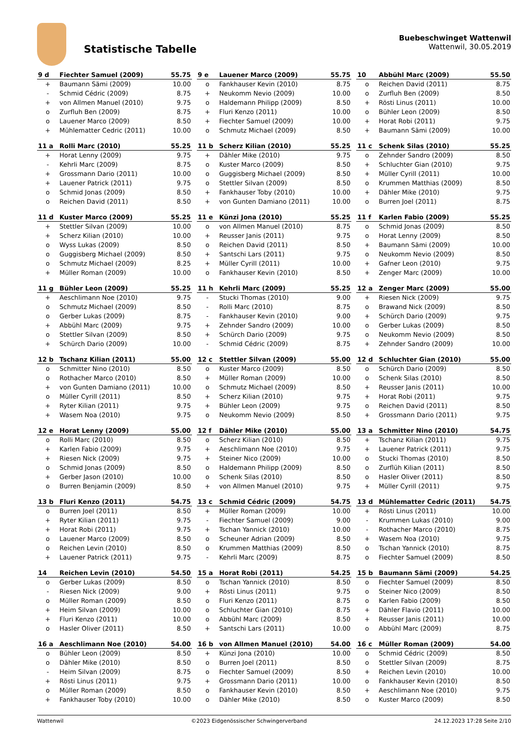Statistische Tabelle
Buebeschwinget Wattenwil
Wattenwil, 30.05.2019
| 9 d | Fiechter Samuel (2009) | 55.75 |
| --- | --- | --- |
| + | Baumann Sämi (2009) | 10.00 |
| - | Schmid Cédric (2009) | 8.75 |
| + | von Allmen Manuel (2010) | 9.75 |
| o | Zurfluh Ben (2009) | 8.75 |
| o | Lauener Marco (2009) | 8.50 |
| + | Mühlematter Cedric (2011) | 10.00 |
| 9 e | Lauener Marco (2009) | 55.75 |
| --- | --- | --- |
| o | Fankhauser Kevin (2010) | 8.75 |
| + | Neukomm Nevio (2009) | 10.00 |
| o | Haldemann Philipp (2009) | 8.50 |
| + | Fluri Kenzo (2011) | 10.00 |
| + | Fiechter Samuel (2009) | 10.00 |
| o | Schmutz Michael (2009) | 8.50 |
| 10 | Abbühl Marc (2009) | 55.50 |
| --- | --- | --- |
| o | Reichen David (2011) | 8.75 |
| o | Zurfluh Ben (2009) | 8.50 |
| + | Rösti Linus (2011) | 10.00 |
| o | Bühler Leon (2009) | 8.50 |
| + | Horat Robi (2011) | 9.75 |
| + | Baumann Sämi (2009) | 10.00 |
| 11 a | Rolli Marc (2010) | 55.25 |
| --- | --- | --- |
| + | Horat Lenny (2009) | 9.75 |
| - | Kehrli Marc (2009) | 8.75 |
| + | Grossmann Dario (2011) | 10.00 |
| + | Lauener Patrick (2011) | 9.75 |
| o | Schmid Jonas (2009) | 8.50 |
| o | Reichen David (2011) | 8.50 |
| 11 b | Scherz Kilian (2010) | 55.25 |
| --- | --- | --- |
| + | Dähler Mike (2010) | 9.75 |
| o | Kuster Marco (2009) | 8.50 |
| o | Guggisberg Michael (2009) | 8.50 |
| o | Stettler Silvan (2009) | 8.50 |
| + | Fankhauser Toby (2010) | 10.00 |
| + | von Gunten Damiano (2011) | 10.00 |
| 11 c | Schenk Silas (2010) | 55.25 |
| --- | --- | --- |
| o | Zehnder Sandro (2009) | 8.50 |
| + | Schluchter Gian (2010) | 9.75 |
| + | Müller Cyrill (2011) | 10.00 |
| o | Krummen Matthias (2009) | 8.50 |
| + | Dähler Mike (2010) | 9.75 |
| o | Burren Joel (2011) | 8.75 |
| 11 d | Kuster Marco (2009) | 55.25 |
| --- | --- | --- |
| + | Stettler Silvan (2009) | 10.00 |
| + | Scherz Kilian (2010) | 10.00 |
| o | Wyss Lukas (2009) | 8.50 |
| o | Guggisberg Michael (2009) | 8.50 |
| o | Schmutz Michael (2009) | 8.25 |
| + | Müller Roman (2009) | 10.00 |
| 11 e | Künzi Jona (2010) | 55.25 |
| --- | --- | --- |
| o | von Allmen Manuel (2010) | 8.75 |
| + | Reusser Janis (2011) | 9.75 |
| o | Reichen David (2011) | 8.50 |
| + | Santschi Lars (2011) | 9.75 |
| + | Müller Cyrill (2011) | 10.00 |
| o | Fankhauser Kevin (2010) | 8.50 |
| 11 f | Karlen Fabio (2009) | 55.25 |
| --- | --- | --- |
| o | Schmid Jonas (2009) | 8.50 |
| o | Horat Lenny (2009) | 8.50 |
| + | Baumann Sämi (2009) | 10.00 |
| o | Neukomm Nevio (2009) | 8.50 |
| + | Gafner Leon (2010) | 9.75 |
| + | Zenger Marc (2009) | 10.00 |
| 11 g | Bühler Leon (2009) | 55.25 |
| --- | --- | --- |
| + | Aeschlimann Noe (2010) | 9.75 |
| o | Schmutz Michael (2009) | 8.50 |
| o | Gerber Lukas (2009) | 8.75 |
| + | Abbühl Marc (2009) | 9.75 |
| o | Stettler Silvan (2009) | 8.50 |
| + | Schürch Dario (2009) | 10.00 |
| 11 h | Kehrli Marc (2009) | 55.25 |
| --- | --- | --- |
| - | Stucki Thomas (2010) | 9.00 |
| - | Rolli Marc (2010) | 8.75 |
| - | Fankhauser Kevin (2010) | 9.00 |
| + | Zehnder Sandro (2009) | 10.00 |
| + | Schürch Dario (2009) | 9.75 |
| - | Schmid Cédric (2009) | 8.75 |
| 12 a | Zenger Marc (2009) | 55.00 |
| --- | --- | --- |
| + | Riesen Nick (2009) | 9.75 |
| o | Brawand Nick (2009) | 8.50 |
| + | Schürch Dario (2009) | 9.75 |
| o | Gerber Lukas (2009) | 8.50 |
| o | Neukomm Nevio (2009) | 8.50 |
| + | Zehnder Sandro (2009) | 10.00 |
| 12 b | Tschanz Kilian (2011) | 55.00 |
| --- | --- | --- |
| o | Schmitter Nino (2010) | 8.50 |
| o | Rothacher Marco (2010) | 8.50 |
| + | von Gunten Damiano (2011) | 10.00 |
| o | Müller Cyrill (2011) | 8.50 |
| + | Ryter Kilian (2011) | 9.75 |
| + | Wasem Noa (2010) | 9.75 |
| 12 c | Stettler Silvan (2009) | 55.00 |
| --- | --- | --- |
| o | Kuster Marco (2009) | 8.50 |
| + | Müller Roman (2009) | 10.00 |
| o | Schmutz Michael (2009) | 8.50 |
| + | Scherz Kilian (2010) | 9.75 |
| + | Bühler Leon (2009) | 9.75 |
| o | Neukomm Nevio (2009) | 8.50 |
| 12 d | Schluchter Gian (2010) | 55.00 |
| --- | --- | --- |
| o | Schürch Dario (2009) | 8.50 |
| o | Schenk Silas (2010) | 8.50 |
| + | Reusser Janis (2011) | 10.00 |
| + | Horat Robi (2011) | 9.75 |
| o | Reichen David (2011) | 8.50 |
| + | Grossmann Dario (2011) | 9.75 |
| 12 e | Horat Lenny (2009) | 55.00 |
| --- | --- | --- |
| o | Rolli Marc (2010) | 8.50 |
| + | Karlen Fabio (2009) | 9.75 |
| + | Riesen Nick (2009) | 9.75 |
| o | Schmid Jonas (2009) | 8.50 |
| + | Gerber Jason (2010) | 10.00 |
| o | Burren Benjamin (2009) | 8.50 |
| 12 f | Dähler Mike (2010) | 55.00 |
| --- | --- | --- |
| o | Scherz Kilian (2010) | 8.50 |
| + | Aeschlimann Noe (2010) | 9.75 |
| + | Steiner Nico (2009) | 10.00 |
| o | Haldemann Philipp (2009) | 8.50 |
| o | Schenk Silas (2010) | 8.50 |
| + | von Allmen Manuel (2010) | 9.75 |
| 13 a | Schmitter Nino (2010) | 54.75 |
| --- | --- | --- |
| + | Tschanz Kilian (2011) | 9.75 |
| + | Lauener Patrick (2011) | 9.75 |
| o | Stucki Thomas (2010) | 8.50 |
| o | Zurflüh Kilian (2011) | 8.50 |
| o | Hasler Oliver (2011) | 8.50 |
| + | Müller Cyrill (2011) | 9.75 |
| 13 b | Fluri Kenzo (2011) | 54.75 |
| --- | --- | --- |
| o | Burren Joel (2011) | 8.50 |
| + | Ryter Kilian (2011) | 9.75 |
| + | Horat Robi (2011) | 9.75 |
| o | Lauener Marco (2009) | 8.50 |
| o | Reichen Levin (2010) | 8.50 |
| + | Lauener Patrick (2011) | 9.75 |
| 13 c | Schmid Cédric (2009) | 54.75 |
| --- | --- | --- |
| + | Müller Roman (2009) | 10.00 |
| - | Fiechter Samuel (2009) | 9.00 |
| + | Tschan Yannick (2010) | 10.00 |
| o | Scheuner Adrian (2009) | 8.50 |
| o | Krummen Matthias (2009) | 8.50 |
| - | Kehrli Marc (2009) | 8.75 |
| 13 d | Mühlematter Cedric (2011) | 54.75 |
| --- | --- | --- |
| + | Rösti Linus (2011) | 10.00 |
| - | Krummen Lukas (2010) | 9.00 |
| - | Rothacher Marco (2010) | 8.75 |
| + | Wasem Noa (2010) | 9.75 |
| o | Tschan Yannick (2010) | 8.75 |
| o | Fiechter Samuel (2009) | 8.50 |
| 14 | Reichen Levin (2010) | 54.50 |
| --- | --- | --- |
| o | Gerber Lukas (2009) | 8.50 |
| - | Riesen Nick (2009) | 9.00 |
| o | Müller Roman (2009) | 8.50 |
| + | Heim Silvan (2009) | 10.00 |
| + | Fluri Kenzo (2011) | 10.00 |
| o | Hasler Oliver (2011) | 8.50 |
| 15 a | Horat Robi (2011) | 54.25 |
| --- | --- | --- |
| o | Tschan Yannick (2010) | 8.50 |
| + | Rösti Linus (2011) | 9.75 |
| o | Fluri Kenzo (2011) | 8.75 |
| o | Schluchter Gian (2010) | 8.75 |
| o | Abbühl Marc (2009) | 8.50 |
| + | Santschi Lars (2011) | 10.00 |
| 15 b | Baumann Sämi (2009) | 54.25 |
| --- | --- | --- |
| o | Fiechter Samuel (2009) | 8.50 |
| o | Steiner Nico (2009) | 8.50 |
| o | Karlen Fabio (2009) | 8.50 |
| + | Dähler Flavio (2011) | 10.00 |
| + | Reusser Janis (2011) | 10.00 |
| o | Abbühl Marc (2009) | 8.75 |
| 16 a | Aeschlimann Noe (2010) | 54.00 |
| --- | --- | --- |
| o | Bühler Leon (2009) | 8.50 |
| o | Dähler Mike (2010) | 8.50 |
| - | Heim Silvan (2009) | 8.75 |
| + | Rösti Linus (2011) | 9.75 |
| o | Müller Roman (2009) | 8.50 |
| + | Fankhauser Toby (2010) | 10.00 |
| 16 b | von Allmen Manuel (2010) | 54.00 |
| --- | --- | --- |
| + | Künzi Jona (2010) | 10.00 |
| o | Burren Joel (2011) | 8.50 |
| o | Fiechter Samuel (2009) | 8.50 |
| + | Grossmann Dario (2011) | 10.00 |
| o | Fankhauser Kevin (2010) | 8.50 |
| o | Dähler Mike (2010) | 8.50 |
| 16 c | Müller Roman (2009) | 54.00 |
| --- | --- | --- |
| o | Schmid Cédric (2009) | 8.50 |
| o | Stettler Silvan (2009) | 8.75 |
| + | Reichen Levin (2010) | 10.00 |
| o | Fankhauser Kevin (2010) | 8.50 |
| + | Aeschlimann Noe (2010) | 9.75 |
| o | Kuster Marco (2009) | 8.50 |
Wattenwil ©2023 Eidgenössischer Schwingerverband 24.12.2023 17:28 Seite 2/10